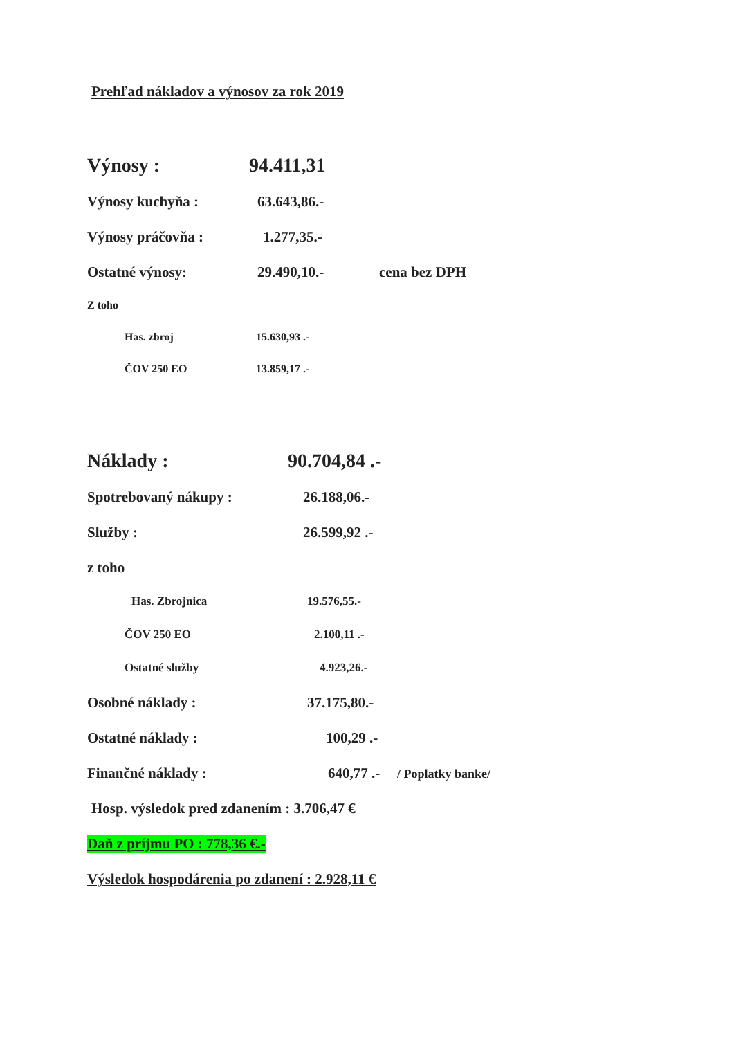Prehľad nákladov a výnosov za rok 2019
Výnosy : 94.411,31
Výnosy kuchyňa : 63.643,86.-
Výnosy práčovňa : 1.277,35.-
Ostatné výnosy: 29.490,10.- cena bez DPH
Z toho
Has. zbroj 15.630,93 .-
ČOV 250 EO 13.859,17 .-
Náklady : 90.704,84 .-
Spotrebovaný nákupy : 26.188,06.-
Služby : 26.599,92 .-
z toho
Has. Zbrojnica 19.576,55.-
ČOV 250 EO 2.100,11 .-
Ostatné služby 4.923,26.-
Osobné náklady : 37.175,80.-
Ostatné náklady : 100,29 .-
Finančné náklady : 640,77 .- / Poplatky banke/
Hosp. výsledok pred zdanením : 3.706,47 €
Daň z príjmu PO : 778,36 €.-
Výsledok hospodárenia po zdanení : 2.928,11 €